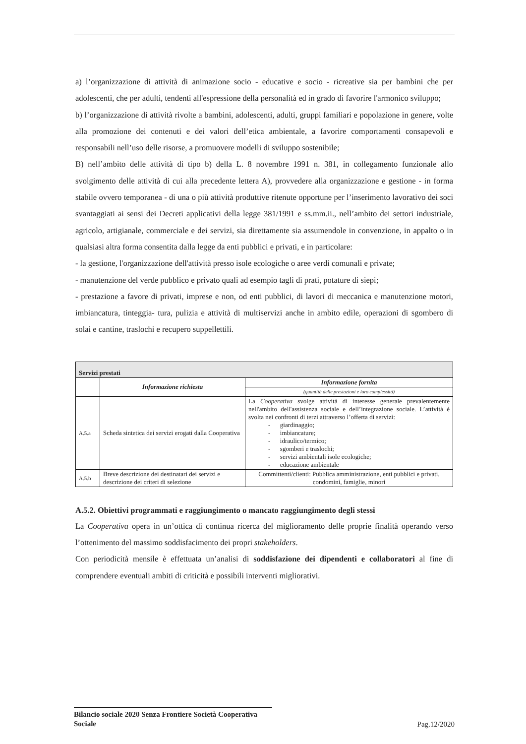a) l’organizzazione di attività di animazione socio - educative e socio - ricreative sia per bambini che per adolescenti, che per adulti, tendenti all'espressione della personalità ed in grado di favorire l'armonico sviluppo;
b) l’organizzazione di attività rivolte a bambini, adolescenti, adulti, gruppi familiari e popolazione in genere, volte alla promozione dei contenuti e dei valori dell’etica ambientale, a favorire comportamenti consapevoli e responsabili nell’uso delle risorse, a promuovere modelli di sviluppo sostenibile;
B) nell’ambito delle attività di tipo b) della L. 8 novembre 1991 n. 381, in collegamento funzionale allo svolgimento delle attività di cui alla precedente lettera A), provvedere alla organizzazione e gestione - in forma stabile ovvero temporanea - di una o più attività produttive ritenute opportune per l’inserimento lavorativo dei soci svantaggiati ai sensi dei Decreti applicativi della legge 381/1991 e ss.mm.ii., nell’ambito dei settori industriale, agricolo, artigianale, commerciale e dei servizi, sia direttamente sia assumendole in convenzione, in appalto o in qualsiasi altra forma consentita dalla legge da enti pubblici e privati, e in particolare:
- la gestione, l'organizzazione dell'attività presso isole ecologiche o aree verdi comunali e private;
- manutenzione del verde pubblico e privato quali ad esempio tagli di prati, potature di siepi;
- prestazione a favore di privati, imprese e non, od enti pubblici, di lavori di meccanica e manutenzione motori, imbiancatura, tinteggia- tura, pulizia e attività di multiservizi anche in ambito edile, operazioni di sgombero di solai e cantine, traslochi e recupero suppellettili.
| Servizi prestati | | |
| --- | --- | --- |
| | Informazione richiesta | Informazione fornita |
| | | (quantità delle prestazioni e loro complessità) |
| A.5.a | Scheda sintetica dei servizi erogati dalla Cooperativa | La Cooperativa svolge attività di interesse generale prevalentemente nell'ambito dell'assistenza sociale e dell’integrazione sociale. L’attività è svolta nei confronti di terzi attraverso l’offerta di servizi: - giardinaggio; - imbiancature; - idraulico/termico; - sgomberi e traslochi; - servizi ambientali isole ecologiche; - educazione ambientale |
| A.5.b | Breve descrizione dei destinatari dei servizi e descrizione dei criteri di selezione | Committenti/clienti: Pubblica amministrazione, enti pubblici e privati, condomini, famiglie, minori |
A.5.2. Obiettivi programmati e raggiungimento o mancato raggiungimento degli stessi
La Cooperativa opera in un’ottica di continua ricerca del miglioramento delle proprie finalità operando verso l’ottenimento del massimo soddisfacimento dei propri stakeholders.
Con periodicità mensile è effettuata un’analisi di soddisfazione dei dipendenti e collaboratori al fine di comprendere eventuali ambiti di criticità e possibili interventi migliorativi.
Bilancio sociale 2020 Senza Frontiere Società Cooperativa Sociale
Pag.12/2020